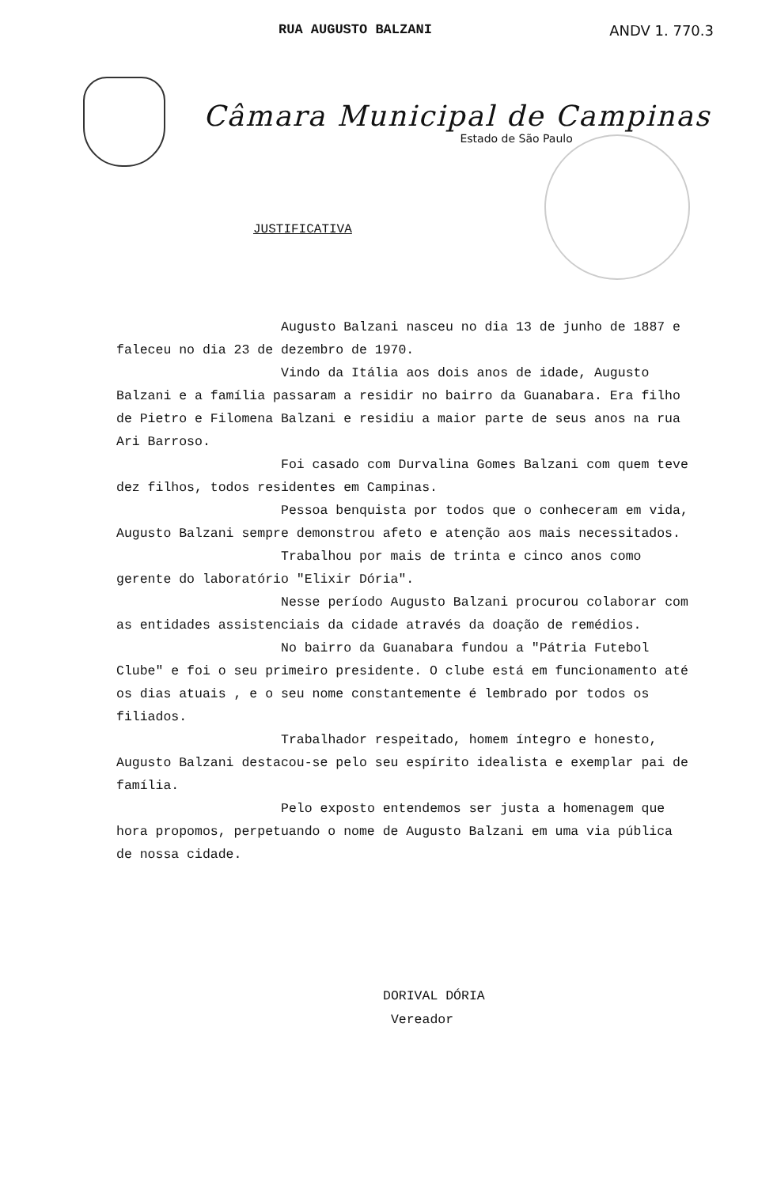RUA AUGUSTO BALZANI ANDV 1. 770.3
Câmara Municipal de Campinas
Estado de São Paulo
JUSTIFICATIVA
Augusto Balzani nasceu no dia 13 de junho de 1887 e faleceu no dia 23 de dezembro de 1970.
Vindo da Itália aos dois anos de idade, Augusto Balzani e a família passaram a residir no bairro da Guanabara. Era filho de Pietro e Filomena Balzani e residiu a maior parte de seus anos na rua Ari Barroso.
Foi casado com Durvalina Gomes Balzani com quem teve dez filhos, todos residentes em Campinas.
Pessoa benquista por todos que o conheceram em vida, Augusto Balzani sempre demonstrou afeto e atenção aos mais necessitados.
Trabalhou por mais de trinta e cinco anos como gerente do laboratório "Elixir Dória".
Nesse período Augusto Balzani procurou colaborar com as entidades assistenciais da cidade através da doação de remédios.
No bairro da Guanabara fundou a "Pátria Futebol Clube" e foi o seu primeiro presidente. O clube está em funcionamento até os dias atuais , e o seu nome constantemente é lembrado por todos os filiados.
Trabalhador respeitado, homem íntegro e honesto, Augusto Balzani destacou-se pelo seu espírito idealista e exemplar pai de família.
Pelo exposto entendemos ser justa a homenagem que hora propomos, perpetuando o nome de Augusto Balzani em uma via pública de nossa cidade.
DORIVAL DÓRIA
Vereador